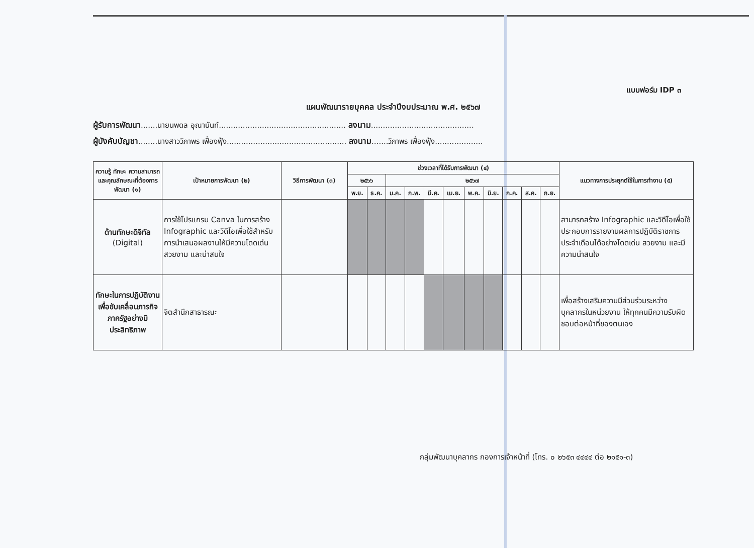แบบฟอร์ม IDP ๓
แผนพัฒนารายบุคคล ประจำปีงบประมาณ พ.ศ. ๒๕๖๗
ผู้รับการพัฒนา.......นายนพดล อุณานันท์..................................................... ลงนาม...........................................
ผู้บังคับบัญชา........นางสาววิภาพร เฟื่องฟุ้ง.................................................. ลงนาม.......วิภาพร เฟื่องฟุ้ง....................
| ความรู้ ทักษะ ความสามารถ และคุณลักษณะที่ต้องการพัฒนา (๑) | เป้าหมายการพัฒนา (๒) | วิธีการพัฒนา (๓) | ช่วงเวลาที่ได้รับการพัฒนา (๔) | | | | | | | | | | | แนวทางการประยุกต์ใช้ในการทำงาน (๕) |
| --- | --- | --- | --- | --- | --- | --- | --- | --- | --- | --- | --- | --- | --- | --- |
| | | | ๒๕๖๖ | | ๒๕๖๗ | | | | | | | | | |
| | | | พ.ย. | ธ.ค. | ม.ค. | ก.พ. | มี.ค. | เม.ย. | พ.ค. | มิ.ย. | ก.ค. | ส.ค. | ก.ย. | |
| ด้านทักษะดิจิทัล (Digital) | การใช้โปรแกรม Canva ในการสร้าง Infographic และวิดีโอเพื่อใช้สำหรับการนำเสนอผลงานให้มีความโดดเด่น สวยงาม และน่าสนใจ | | | | | | | | | | | | | สามารถสร้าง Infographic และวิดีโอเพื่อใช้ประกอบการรายงานผลการปฏิบัติราชการประจำเดือนได้อย่างโดดเด่น สวยงาม และมีความน่าสนใจ |
| ทักษะในการปฏิบัติงานเพื่อขับเคลื่อนภารกิจภาครัฐอย่างมีประสิทธิภาพ | จิตสำนึกสาธารณะ | | | | | | | | | | | | | เพื่อสร้างเสริมความมีส่วนร่วมระหว่างบุคลากรในหน่วยงาน ให้ทุกคนมีความรับผิดชอบต่อหน้าที่ของตนเอง |
กลุ่มพัฒนาบุคลากร กองการเจ้าหน้าที่ (โทร. ๐ ๒๖๕๓ ๔๔๔๔ ต่อ ๒๑๕๑-๓)